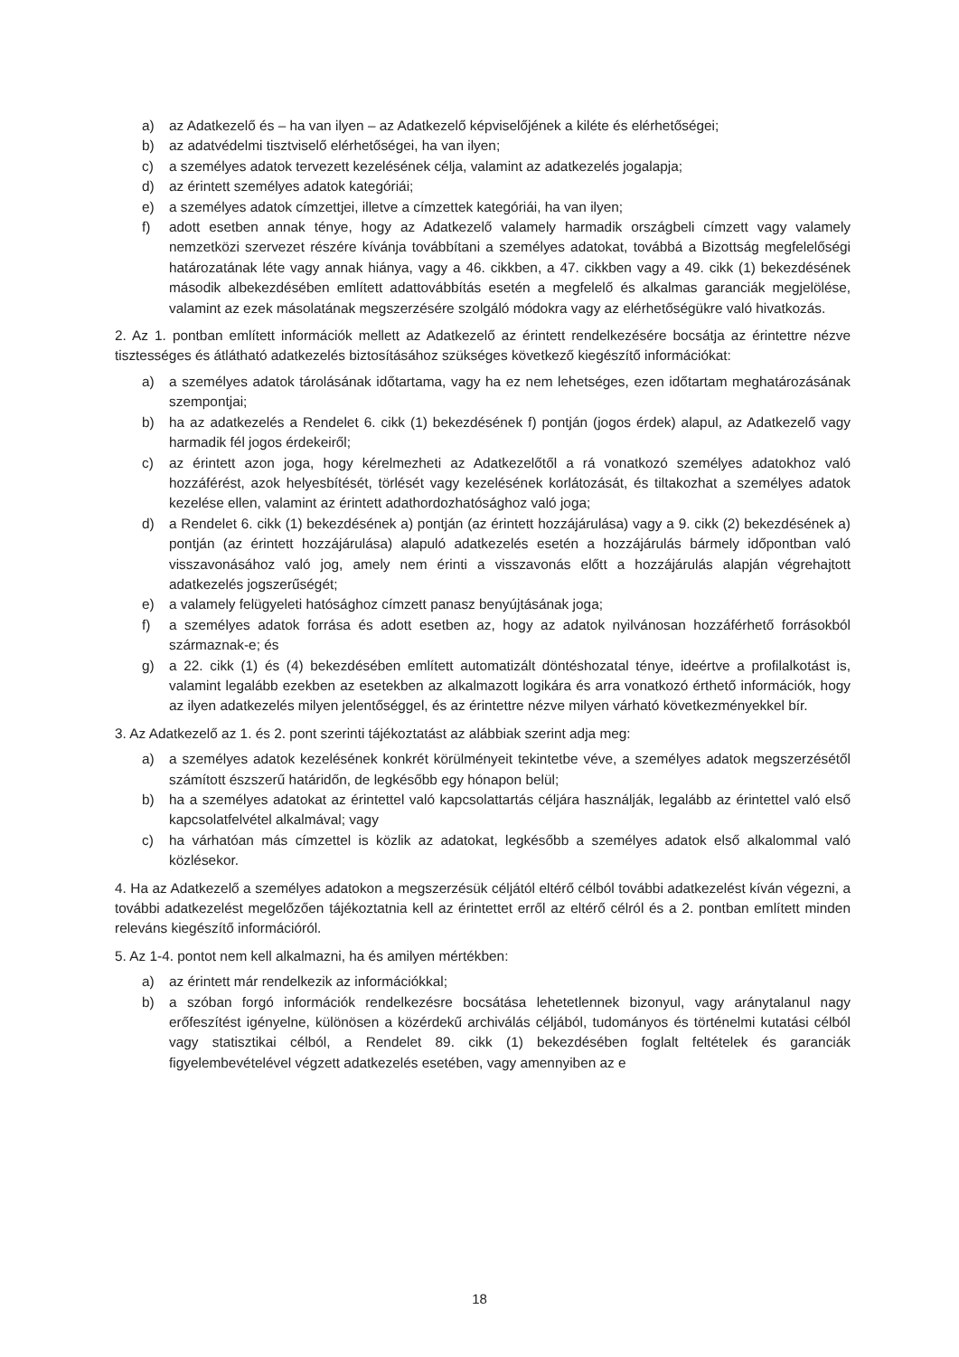a) az Adatkezelő és – ha van ilyen – az Adatkezelő képviselőjének a kiléte és elérhetőségei;
b) az adatvédelmi tisztviselő elérhetőségei, ha van ilyen;
c) a személyes adatok tervezett kezelésének célja, valamint az adatkezelés jogalapja;
d) az érintett személyes adatok kategóriái;
e) a személyes adatok címzettjei, illetve a címzettek kategóriái, ha van ilyen;
f) adott esetben annak ténye, hogy az Adatkezelő valamely harmadik országbeli címzett vagy valamely nemzetközi szervezet részére kívánja továbbítani a személyes adatokat, továbbá a Bizottság megfelelőségi határozatának léte vagy annak hiánya, vagy a 46. cikkben, a 47. cikkben vagy a 49. cikk (1) bekezdésének második albekezdésében említett adattovábbítás esetén a megfelelő és alkalmas garanciák megjelölése, valamint az ezek másolatának megszerzésére szolgáló módokra vagy az elérhetőségükre való hivatkozás.
2. Az 1. pontban említett információk mellett az Adatkezelő az érintett rendelkezésére bocsátja az érintettre nézve tisztességes és átlátható adatkezelés biztosításához szükséges következő kiegészítő információkat:
a) a személyes adatok tárolásának időtartama, vagy ha ez nem lehetséges, ezen időtartam meghatározásának szempontjai;
b) ha az adatkezelés a Rendelet 6. cikk (1) bekezdésének f) pontján (jogos érdek) alapul, az Adatkezelő vagy harmadik fél jogos érdekeiről;
c) az érintett azon joga, hogy kérelmezheti az Adatkezelőtől a rá vonatkozó személyes adatokhoz való hozzáférést, azok helyesbítését, törlését vagy kezelésének korlátozását, és tiltakozhat a személyes adatok kezelése ellen, valamint az érintett adathordozhatósághoz való joga;
d) a Rendelet 6. cikk (1) bekezdésének a) pontján (az érintett hozzájárulása) vagy a 9. cikk (2) bekezdésének a) pontján (az érintett hozzájárulása) alapuló adatkezelés esetén a hozzájárulás bármely időpontban való visszavonásához való jog, amely nem érinti a visszavonás előtt a hozzájárulás alapján végrehajtott adatkezelés jogszerűségét;
e) a valamely felügyeleti hatósághoz címzett panasz benyújtásának joga;
f) a személyes adatok forrása és adott esetben az, hogy az adatok nyilvánosan hozzáférhető forrásokból származnak-e; és
g) a 22. cikk (1) és (4) bekezdésében említett automatizált döntéshozatal ténye, ideértve a profilalkotást is, valamint legalább ezekben az esetekben az alkalmazott logikára és arra vonatkozó érthető információk, hogy az ilyen adatkezelés milyen jelentőséggel, és az érintettre nézve milyen várható következményekkel bír.
3. Az Adatkezelő az 1. és 2. pont szerinti tájékoztatást az alábbiak szerint adja meg:
a) a személyes adatok kezelésének konkrét körülményeit tekintetbe véve, a személyes adatok megszerzésétől számított észszerű határidőn, de legkésőbb egy hónapon belül;
b) ha a személyes adatokat az érintettel való kapcsolattartás céljára használják, legalább az érintettel való első kapcsolatfelvétel alkalmával; vagy
c) ha várhatóan más címzettel is közlik az adatokat, legkésőbb a személyes adatok első alkalommal való közlésekor.
4. Ha az Adatkezelő a személyes adatokon a megszerzésük céljától eltérő célból további adatkezelést kíván végezni, a további adatkezelést megelőzően tájékoztatnia kell az érintettet erről az eltérő célról és a 2. pontban említett minden releváns kiegészítő információról.
5. Az 1-4. pontot nem kell alkalmazni, ha és amilyen mértékben:
a) az érintett már rendelkezik az információkkal;
b) a szóban forgó információk rendelkezésre bocsátása lehetetlennek bizonyul, vagy aránytalanul nagy erőfeszítést igényelne, különösen a közérdekű archiválás céljából, tudományos és történelmi kutatási célból vagy statisztikai célból, a Rendelet 89. cikk (1) bekezdésében foglalt feltételek és garanciák figyelembevételével végzett adatkezelés esetében, vagy amennyiben az e
18